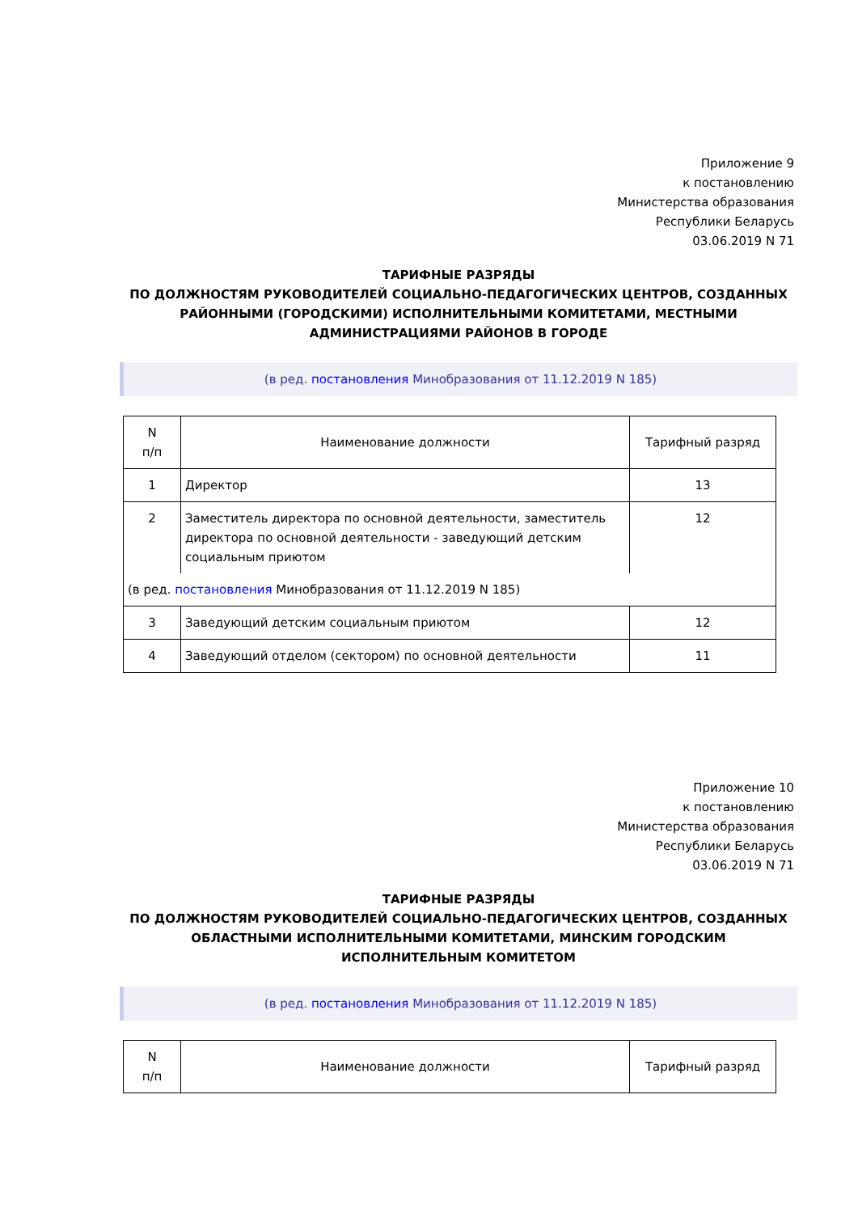Приложение 9
к постановлению
Министерства образования
Республики Беларусь
03.06.2019 N 71
ТАРИФНЫЕ РАЗРЯДЫ
ПО ДОЛЖНОСТЯМ РУКОВОДИТЕЛЕЙ СОЦИАЛЬНО-ПЕДАГОГИЧЕСКИХ ЦЕНТРОВ, СОЗДАННЫХ РАЙОННЫМИ (ГОРОДСКИМИ) ИСПОЛНИТЕЛЬНЫМИ КОМИТЕТАМИ, МЕСТНЫМИ АДМИНИСТРАЦИЯМИ РАЙОНОВ В ГОРОДЕ
(в ред. постановления Минобразования от 11.12.2019 N 185)
| N п/п | Наименование должности | Тарифный разряд |
| --- | --- | --- |
| 1 | Директор | 13 |
| 2 | Заместитель директора по основной деятельности, заместитель директора по основной деятельности - заведующий детским социальным приютом | 12 |
| (в ред. постановления Минобразования от 11.12.2019 N 185) | | |
| 3 | Заведующий детским социальным приютом | 12 |
| 4 | Заведующий отделом (сектором) по основной деятельности | 11 |
Приложение 10
к постановлению
Министерства образования
Республики Беларусь
03.06.2019 N 71
ТАРИФНЫЕ РАЗРЯДЫ
ПО ДОЛЖНОСТЯМ РУКОВОДИТЕЛЕЙ СОЦИАЛЬНО-ПЕДАГОГИЧЕСКИХ ЦЕНТРОВ, СОЗДАННЫХ ОБЛАСТНЫМИ ИСПОЛНИТЕЛЬНЫМИ КОМИТЕТАМИ, МИНСКИМ ГОРОДСКИМ ИСПОЛНИТЕЛЬНЫМ КОМИТЕТОМ
(в ред. постановления Минобразования от 11.12.2019 N 185)
| N п/п | Наименование должности | Тарифный разряд |
| --- | --- | --- |